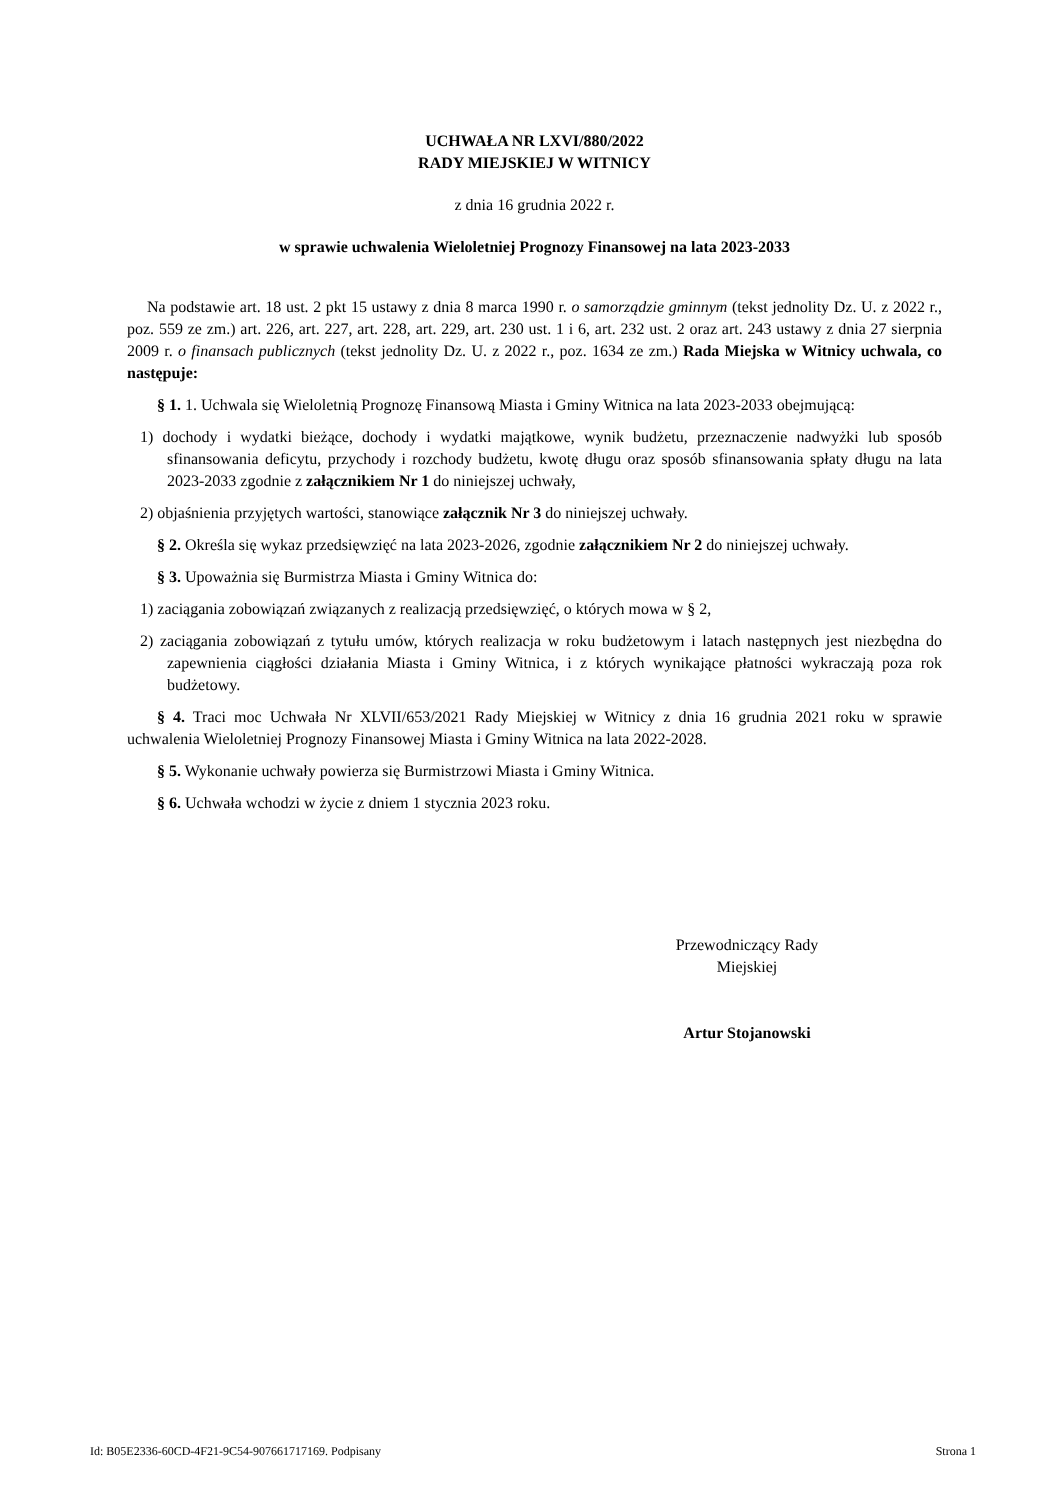UCHWAŁA NR LXVI/880/2022
RADY MIEJSKIEJ W WITNICY
z dnia 16 grudnia 2022 r.
w sprawie uchwalenia Wieloletniej Prognozy Finansowej na lata 2023-2033
Na podstawie art. 18 ust. 2 pkt 15 ustawy z dnia 8 marca 1990 r. o samorządzie gminnym (tekst jednolity Dz. U. z 2022 r., poz. 559 ze zm.) art. 226, art. 227, art. 228, art. 229, art. 230 ust. 1 i 6, art. 232 ust. 2 oraz art. 243 ustawy z dnia 27 sierpnia 2009 r. o finansach publicznych (tekst jednolity Dz. U. z 2022 r., poz. 1634 ze zm.) Rada Miejska w Witnicy uchwala, co następuje:
§ 1. 1. Uchwala się Wieloletnią Prognozę Finansową Miasta i Gminy Witnica na lata 2023-2033 obejmującą:
1) dochody i wydatki bieżące, dochody i wydatki majątkowe, wynik budżetu, przeznaczenie nadwyżki lub sposób sfinansowania deficytu, przychody i rozchody budżetu, kwotę długu oraz sposób sfinansowania spłaty długu na lata 2023-2033 zgodnie z załącznikiem Nr 1 do niniejszej uchwały,
2) objaśnienia przyjętych wartości, stanowiące załącznik Nr 3 do niniejszej uchwały.
§ 2. Określa się wykaz przedsięwzięć na lata 2023-2026, zgodnie załącznikiem Nr 2 do niniejszej uchwały.
§ 3. Upoważnia się Burmistrza Miasta i Gminy Witnica do:
1) zaciągania zobowiązań związanych z realizacją przedsięwzięć, o których mowa w § 2,
2) zaciągania zobowiązań z tytułu umów, których realizacja w roku budżetowym i latach następnych jest niezbędna do zapewnienia ciągłości działania Miasta i Gminy Witnica, i z których wynikające płatności wykraczają poza rok budżetowy.
§ 4. Traci moc Uchwała Nr XLVII/653/2021 Rady Miejskiej w Witnicy z dnia 16 grudnia 2021 roku w sprawie uchwalenia Wieloletniej Prognozy Finansowej Miasta i Gminy Witnica na lata 2022-2028.
§ 5. Wykonanie uchwały powierza się Burmistrzowi Miasta i Gminy Witnica.
§ 6. Uchwała wchodzi w życie z dniem 1 stycznia 2023 roku.
Przewodniczący Rady
Miejskiej
Artur Stojanowski
Id: B05E2336-60CD-4F21-9C54-907661717169. Podpisany Strona 1